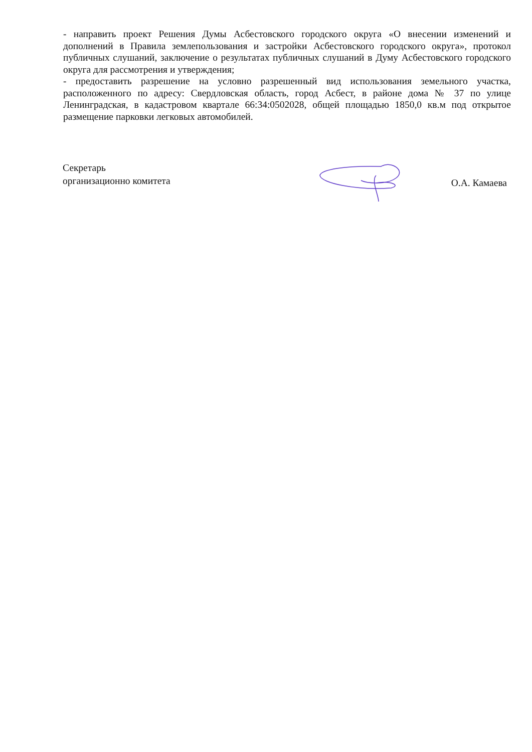- направить проект Решения Думы Асбестовского городского округа «О внесении изменений и дополнений в Правила землепользования и застройки Асбестовского городского округа», протокол публичных слушаний, заключение о результатах публичных слушаний в Думу Асбестовского городского округа для рассмотрения и утверждения;
- предоставить разрешение на условно разрешенный вид использования земельного участка, расположенного по адресу: Свердловская область, город Асбест, в районе дома № 37 по улице Ленинградская, в кадастровом квартале 66:34:0502028, общей площадью 1850,0 кв.м под открытое размещение парковки легковых автомобилей.
Секретарь
организационно комитета
О.А. Камаева